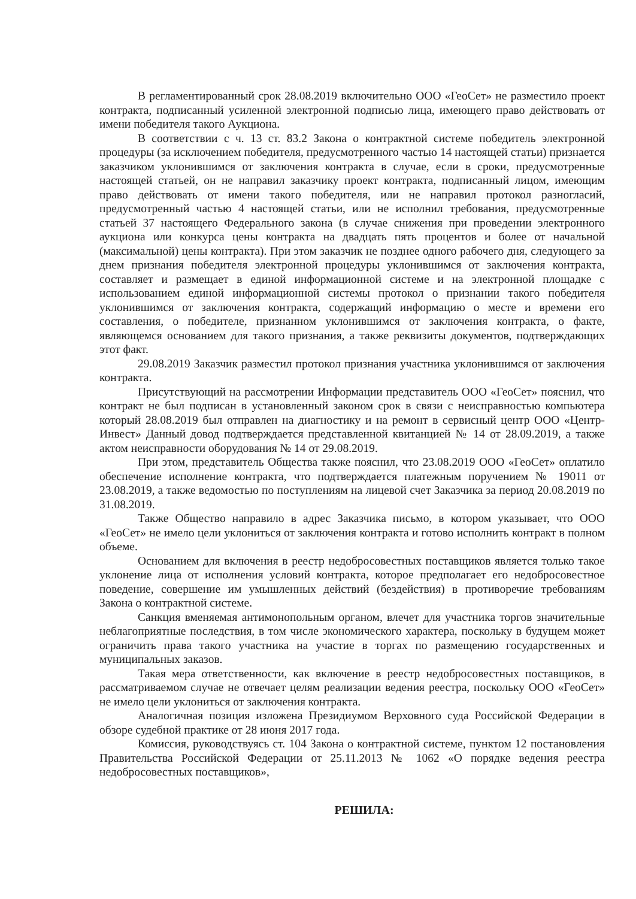В регламентированный срок 28.08.2019 включительно ООО «ГеоСет» не разместило проект контракта, подписанный усиленной электронной подписью лица, имеющего право действовать от имени победителя такого Аукциона.
В соответствии с ч. 13 ст. 83.2 Закона о контрактной системе победитель электронной процедуры (за исключением победителя, предусмотренного частью 14 настоящей статьи) признается заказчиком уклонившимся от заключения контракта в случае, если в сроки, предусмотренные настоящей статьей, он не направил заказчику проект контракта, подписанный лицом, имеющим право действовать от имени такого победителя, или не направил протокол разногласий, предусмотренный частью 4 настоящей статьи, или не исполнил требования, предусмотренные статьей 37 настоящего Федерального закона (в случае снижения при проведении электронного аукциона или конкурса цены контракта на двадцать пять процентов и более от начальной (максимальной) цены контракта). При этом заказчик не позднее одного рабочего дня, следующего за днем признания победителя электронной процедуры уклонившимся от заключения контракта, составляет и размещает в единой информационной системе и на электронной площадке с использованием единой информационной системы протокол о признании такого победителя уклонившимся от заключения контракта, содержащий информацию о месте и времени его составления, о победителе, признанном уклонившимся от заключения контракта, о факте, являющемся основанием для такого признания, а также реквизиты документов, подтверждающих этот факт.
29.08.2019 Заказчик разместил протокол признания участника уклонившимся от заключения контракта.
Присутствующий на рассмотрении Информации представитель ООО «ГеоСет» пояснил, что контракт не был подписан в установленный законом срок в связи с неисправностью компьютера который 28.08.2019 был отправлен на диагностику и на ремонт в сервисный центр ООО «Центр-Инвест» Данный довод подтверждается представленной квитанцией № 14 от 28.09.2019, а также актом неисправности оборудования № 14 от 29.08.2019.
При этом, представитель Общества также пояснил, что 23.08.2019 ООО «ГеоСет» оплатило обеспечение исполнение контракта, что подтверждается платежным поручением № 19011 от 23.08.2019, а также ведомостью по поступлениям на лицевой счет Заказчика за период 20.08.2019 по 31.08.2019.
Также Общество направило в адрес Заказчика письмо, в котором указывает, что ООО «ГеоСет» не имело цели уклониться от заключения контракта и готово исполнить контракт в полном объеме.
Основанием для включения в реестр недобросовестных поставщиков является только такое уклонение лица от исполнения условий контракта, которое предполагает его недобросовестное поведение, совершение им умышленных действий (бездействия) в противоречие требованиям Закона о контрактной системе.
Санкция вменяемая антимонопольным органом, влечет для участника торгов значительные неблагоприятные последствия, в том числе экономического характера, поскольку в будущем может ограничить права такого участника на участие в торгах по размещению государственных и муниципальных заказов.
Такая мера ответственности, как включение в реестр недобросовестных поставщиков, в рассматриваемом случае не отвечает целям реализации ведения реестра, поскольку ООО «ГеоСет» не имело цели уклониться от заключения контракта.
Аналогичная позиция изложена Президиумом Верховного суда Российской Федерации в обзоре судебной практике от 28 июня 2017 года.
Комиссия, руководствуясь ст. 104 Закона о контрактной системе, пунктом 12 постановления Правительства Российской Федерации от 25.11.2013 № 1062 «О порядке ведения реестра недобросовестных поставщиков»,
РЕШИЛА: